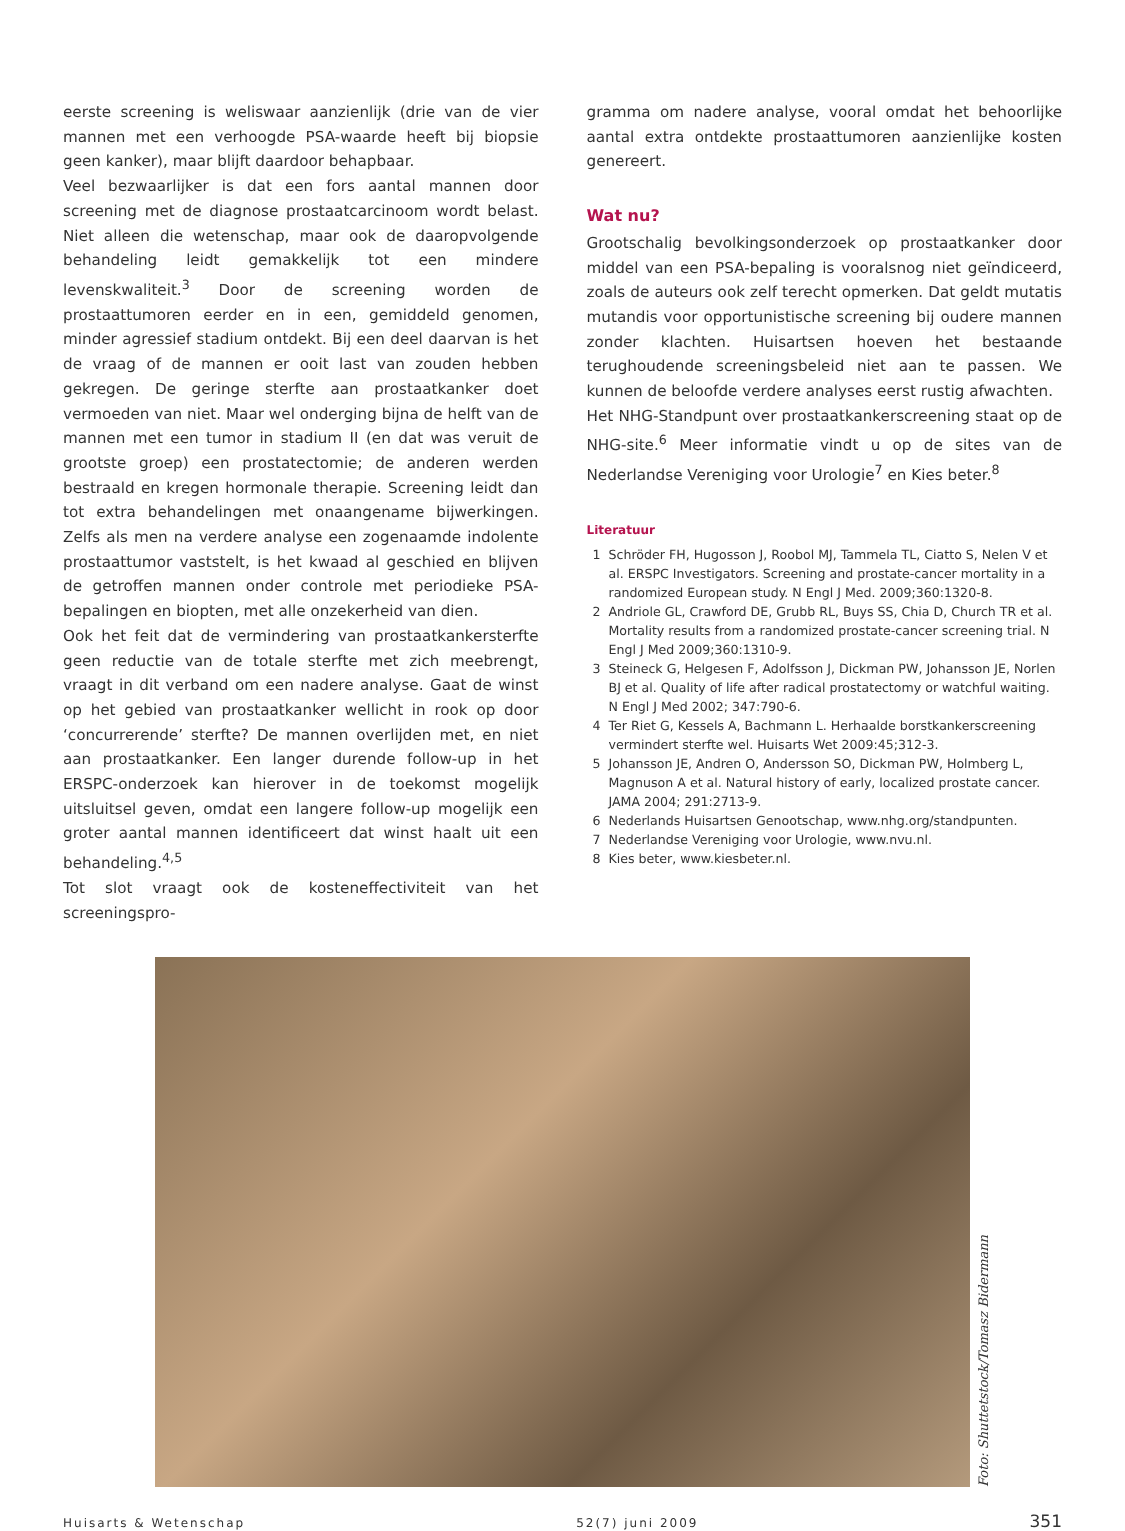eerste screening is weliswaar aanzienlijk (drie van de vier mannen met een verhoogde PSA-waarde heeft bij biopsie geen kanker), maar blijft daardoor behapbaar.
Veel bezwaarlijker is dat een fors aantal mannen door screening met de diagnose prostaatcarcinoom wordt belast. Niet alleen die wetenschap, maar ook de daaropvolgende behandeling leidt gemakkelijk tot een mindere levenskwaliteit.<sup>3</sup> Door de screening worden de prostaattumoren eerder en in een, gemiddeld genomen, minder agressief stadium ontdekt. Bij een deel daarvan is het de vraag of de mannen er ooit last van zouden hebben gekregen. De geringe sterfte aan prostaatkanker doet vermoeden van niet. Maar wel onderging bijna de helft van de mannen met een tumor in stadium II (en dat was veruit de grootste groep) een prostatectomie; de anderen werden bestraald en kregen hormonale therapie. Screening leidt dan tot extra behandelingen met onaangename bijwerkingen. Zelfs als men na verdere analyse een zogenaamde indolente prostaattumor vaststelt, is het kwaad al geschied en blijven de getroffen mannen onder controle met periodieke PSA-bepalingen en biopten, met alle onzekerheid van dien.
Ook het feit dat de vermindering van prostaatkankersterfte geen reductie van de totale sterfte met zich meebrengt, vraagt in dit verband om een nadere analyse. Gaat de winst op het gebied van prostaatkanker wellicht in rook op door ‘concurrerende’ sterfte? De mannen overlijden met, en niet aan prostaatkanker. Een langer durende follow-up in het ERSPC-onderzoek kan hierover in de toekomst mogelijk uitsluitsel geven, omdat een langere follow-up mogelijk een groter aantal mannen identificeert dat winst haalt uit een behandeling.<sup>4,5</sup>
Tot slot vraagt ook de kosteneffectiviteit van het screeningspro-
gramma om nadere analyse, vooral omdat het behoorlijke aantal extra ontdekte prostaattumoren aanzienlijke kosten genereert.
Wat nu?
Grootschalig bevolkingsonderzoek op prostaatkanker door middel van een PSA-bepaling is vooralsnog niet geïndiceerd, zoals de auteurs ook zelf terecht opmerken. Dat geldt mutatis mutandis voor opportunistische screening bij oudere mannen zonder klachten. Huisartsen hoeven het bestaande terughoudende screeningsbeleid niet aan te passen. We kunnen de beloofde verdere analyses eerst rustig afwachten.
Het NHG-Standpunt over prostaatkankerscreening staat op de NHG-site.<sup>6</sup> Meer informatie vindt u op de sites van de Nederlandse Vereniging voor Urologie<sup>7</sup> en Kies beter.<sup>8</sup>
Literatuur
1 Schröder FH, Hugosson J, Roobol MJ, Tammela TL, Ciatto S, Nelen V et al. ERSPC Investigators. Screening and prostate-cancer mortality in a randomized European study. N Engl J Med. 2009;360:1320-8.
2 Andriole GL, Crawford DE, Grubb RL, Buys SS, Chia D, Church TR et al. Mortality results from a randomized prostate-cancer screening trial. N Engl J Med 2009;360:1310-9.
3 Steineck G, Helgesen F, Adolfsson J, Dickman PW, Johansson JE, Norlen BJ et al. Quality of life after radical prostatectomy or watchful waiting. N Engl J Med 2002; 347:790-6.
4 Ter Riet G, Kessels A, Bachmann L. Herhaalde borstkankerscreening vermindert sterfte wel. Huisarts Wet 2009:45;312-3.
5 Johansson JE, Andren O, Andersson SO, Dickman PW, Holmberg L, Magnuson A et al. Natural history of early, localized prostate cancer. JAMA 2004; 291:2713-9.
6 Nederlands Huisartsen Genootschap, www.nhg.org/standpunten.
7 Nederlandse Vereniging voor Urologie, www.nvu.nl.
8 Kies beter, www.kiesbeter.nl.
Foto: Shuttetstock/Tomasz Bidermann
Huisarts & Wetenschap 52(7) juni 2009 351